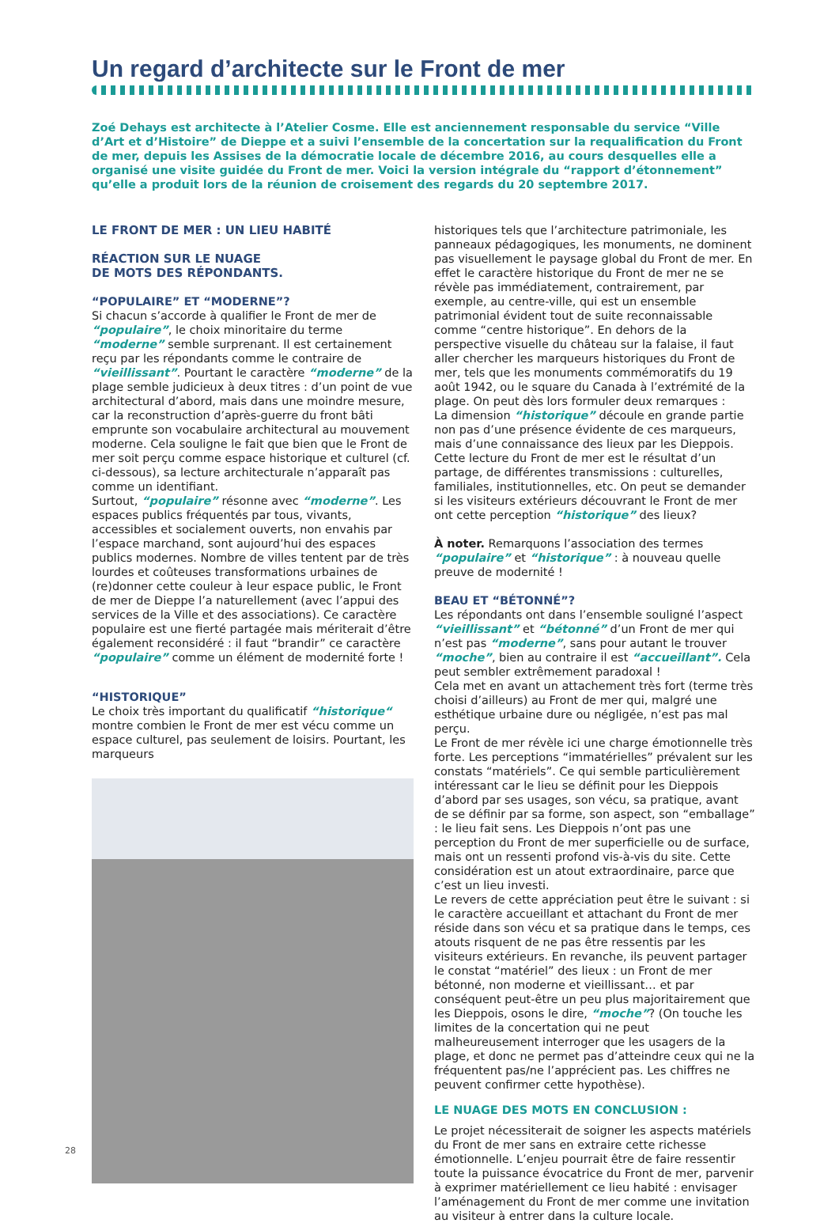Un regard d’architecte sur le Front de mer
Zoé Dehays est architecte à l’Atelier Cosme. Elle est anciennement responsable du service “Ville d’Art et d’Histoire” de Dieppe et a suivi l’ensemble de la concertation sur la requalification du Front de mer, depuis les Assises de la démocratie locale de décembre 2016, au cours desquelles elle a organisé une visite guidée du Front de mer. Voici la version intégrale du “rapport d’étonnement” qu’elle a produit lors de la réunion de croisement des regards du 20 septembre 2017.
LE FRONT DE MER : UN LIEU HABITÉ
RÉACTION SUR LE NUAGE
DE MOTS DES RÉPONDANTS.
“POPULAIRE” ET “MODERNE”?
Si chacun s’accorde à qualifier le Front de mer de “populaire”, le choix minoritaire du terme “moderne” semble surprenant. Il est certainement reçu par les répondants comme le contraire de “vieillissant”. Pourtant le caractère “moderne” de la plage semble judicieux à deux titres : d’un point de vue architectural d’abord, mais dans une moindre mesure, car la reconstruction d’après-guerre du front bâti emprunte son vocabulaire architectural au mouvement moderne. Cela souligne le fait que bien que le Front de mer soit perçu comme espace historique et culturel (cf. ci-dessous), sa lecture architecturale n’apparaît pas comme un identifiant.
Surtout, “populaire” résonne avec “moderne”. Les espaces publics fréquentés par tous, vivants, accessibles et socialement ouverts, non envahis par l’espace marchand, sont aujourd’hui des espaces publics modernes. Nombre de villes tentent par de très lourdes et coûteuses transformations urbaines de (re)donner cette couleur à leur espace public, le Front de mer de Dieppe l’a naturellement (avec l’appui des services de la Ville et des associations). Ce caractère populaire est une fierté partagée mais mériterait d’être également reconsidéré : il faut “brandir” ce caractère “populaire” comme un élément de modernité forte !
“HISTORIQUE”
Le choix très important du qualificatif “historique“ montre combien le Front de mer est vécu comme un espace culturel, pas seulement de loisirs. Pourtant, les marqueurs
historiques tels que l’architecture patrimoniale, les panneaux pédagogiques, les monuments, ne dominent pas visuellement le paysage global du Front de mer. En effet le caractère historique du Front de mer ne se révèle pas immédiatement, contrairement, par exemple, au centre-ville, qui est un ensemble patrimonial évident tout de suite reconnaissable comme “centre historique”. En dehors de la perspective visuelle du château sur la falaise, il faut aller chercher les marqueurs historiques du Front de mer, tels que les monuments commémoratifs du 19 août 1942, ou le square du Canada à l’extrémité de la plage. On peut dès lors formuler deux remarques :
La dimension “historique” découle en grande partie non pas d’une présence évidente de ces marqueurs, mais d’une connaissance des lieux par les Dieppois. Cette lecture du Front de mer est le résultat d’un partage, de différentes transmissions : culturelles, familiales, institutionnelles, etc. On peut se demander si les visiteurs extérieurs découvrant le Front de mer ont cette perception “historique” des lieux?
À noter. Remarquons l’association des termes “populaire” et “historique” : à nouveau quelle preuve de modernité !
BEAU ET “BÉTONNÉ”?
Les répondants ont dans l’ensemble souligné l’aspect “vieillissant” et “bétonné” d’un Front de mer qui n’est pas “moderne”, sans pour autant le trouver “moche”, bien au contraire il est “accueillant”. Cela peut sembler extrêmement paradoxal !
Cela met en avant un attachement très fort (terme très choisi d’ailleurs) au Front de mer qui, malgré une esthétique urbaine dure ou négligée, n’est pas mal perçu.
Le Front de mer révèle ici une charge émotionnelle très forte. Les perceptions “immatérielles” prévalent sur les constats “matériels”. Ce qui semble particulièrement intéressant car le lieu se définit pour les Dieppois d’abord par ses usages, son vécu, sa pratique, avant de se définir par sa forme, son aspect, son “emballage” : le lieu fait sens. Les Dieppois n’ont pas une perception du Front de mer superficielle ou de surface, mais ont un ressenti profond vis-à-vis du site. Cette considération est un atout extraordinaire, parce que c’est un lieu investi.
Le revers de cette appréciation peut être le suivant : si le caractère accueillant et attachant du Front de mer réside dans son vécu et sa pratique dans le temps, ces atouts risquent de ne pas être ressentis par les visiteurs extérieurs. En revanche, ils peuvent partager le constat “matériel” des lieux : un Front de mer bétonné, non moderne et vieillissant… et par conséquent peut-être un peu plus majoritairement que les Dieppois, osons le dire, “moche”? (On touche les limites de la concertation qui ne peut malheureusement interroger que les usagers de la plage, et donc ne permet pas d’atteindre ceux qui ne la fréquentent pas/ne l’apprécient pas. Les chiffres ne peuvent confirmer cette hypothèse).
LE NUAGE DES MOTS EN CONCLUSION :
Le projet nécessiterait de soigner les aspects matériels du Front de mer sans en extraire cette richesse émotionnelle. L’enjeu pourrait être de faire ressentir toute la puissance évocatrice du Front de mer, parvenir à exprimer matériellement ce lieu habité : envisager l’aménagement du Front de mer comme une invitation au visiteur à entrer dans la culture locale.
28